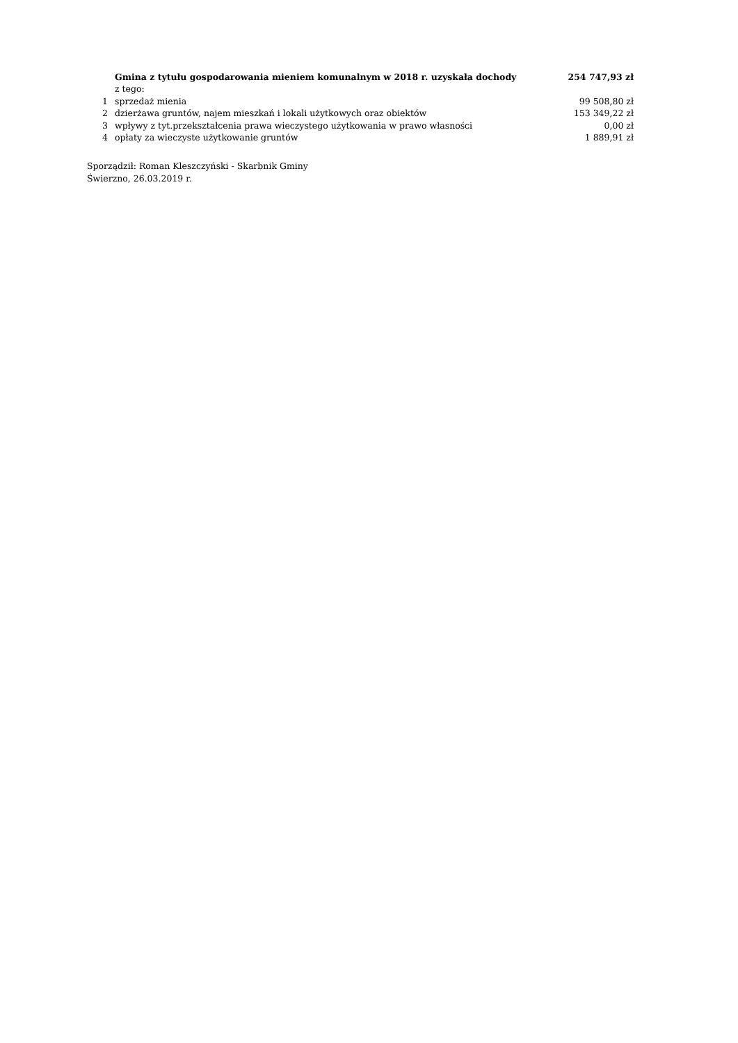| | Gmina z tytułu gospodarowania mieniem komunalnym w 2018 r. uzyskała dochody | 254 747,93 zł |
| | z tego: | |
| 1 | sprzedaż mienia | 99 508,80 zł |
| 2 | dzierżawa gruntów, najem mieszkań i lokali użytkowych oraz obiektów | 153 349,22 zł |
| 3 | wpływy z tyt.przekształcenia prawa wieczystego użytkowania w prawo własności | 0,00 zł |
| 4 | opłaty za wieczyste użytkowanie gruntów | 1 889,91 zł |
Sporządził: Roman Kleszczyński - Skarbnik Gminy
Świerzno, 26.03.2019 r.